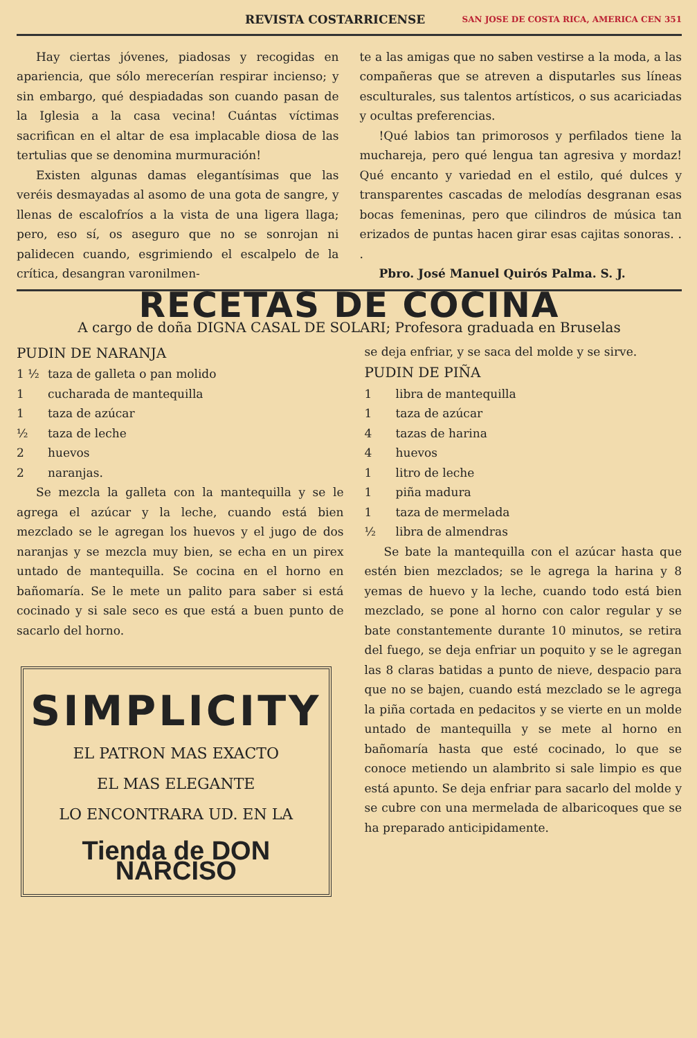REVISTA COSTARRICENSE SAN JOSE DE COSTA RICA, AMERICA CEN 351
Hay ciertas jóvenes, piadosas y recogidas en apariencia, que sólo merecerían respirar incienso; y sin embargo, qué despiadadas son cuando pasan de la Iglesia a la casa vecina! Cuántas víctimas sacrifican en el altar de esa implacable diosa de las tertulias que se denomina murmuración!
Existen algunas damas elegantísimas que las veréis desmayadas al asomo de una gota de sangre, y llenas de escalofríos a la vista de una ligera llaga; pero, eso sí, os aseguro que no se sonrojan ni palidecen cuando, esgrimiendo el escalpelo de la crítica, desangran varonilmen-
te a las amigas que no saben vestirse a la moda, a las compañeras que se atreven a disputarles sus líneas esculturales, sus talentos artísticos, o sus acariciadas y ocultas preferencias.
!Qué labios tan primorosos y perfilados tiene la muchareja, pero qué lengua tan agresiva y mordaz! Qué encanto y variedad en el estilo, qué dulces y transparentes cascadas de melodías desgranan esas bocas femeninas, pero que cilindros de música tan erizados de puntas hacen girar esas cajitas sonoras. . .
Pbro. José Manuel Quirós Palma. S. J.
RECETAS DE COCINA
A cargo de doña DIGNA CASAL DE SOLARI; Profesora graduada en Bruselas
PUDIN DE NARANJA
1 ½ taza de galleta o pan molido
1 cucharada de mantequilla
1 taza de azúcar
½ taza de leche
2 huevos
2 naranjas.
Se mezcla la galleta con la mantequilla y se le agrega el azúcar y la leche, cuando está bien mezclado se le agregan los huevos y el jugo de dos naranjas y se mezcla muy bien, se echa en un pirex untado de mantequilla. Se cocina en el horno en bañomaría. Se le mete un palito para saber si está cocinado y si sale seco es que está a buen punto de sacarlo del horno.
SIMPLICITY
EL PATRON MAS EXACTO
EL MAS ELEGANTE
LO ENCONTRARA UD. EN LA
Tienda de DON NARCISO
se deja enfriar, y se saca del molde y se sirve.
PUDIN DE PIÑA
1 libra de mantequilla
1 taza de azúcar
4 tazas de harina
4 huevos
1 litro de leche
1 piña madura
1 taza de mermelada
½ libra de almendras
Se bate la mantequilla con el azúcar hasta que estén bien mezclados; se le agrega la harina y 8 yemas de huevo y la leche, cuando todo está bien mezclado, se pone al horno con calor regular y se bate constantemente durante 10 minutos, se retira del fuego, se deja enfriar un poquito y se le agregan las 8 claras batidas a punto de nieve, despacio para que no se bajen, cuando está mezclado se le agrega la piña cortada en pedacitos y se vierte en un molde untado de mantequilla y se mete al horno en bañomaría hasta que esté cocinado, lo que se conoce metiendo un alambrito si sale limpio es que está apunto. Se deja enfriar para sacarlo del molde y se cubre con una mermelada de albaricoques que se ha preparado anticipidamente.